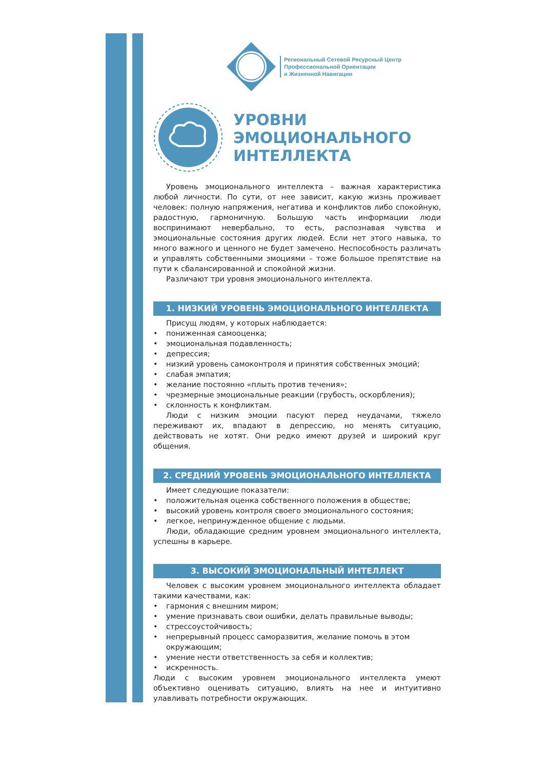Региональный Сетевой Ресурсный Центр
Профессиональной Ориентации
и Жизненной Навигации
УРОВНИ
ЭМОЦИОНАЛЬНОГО
ИНТЕЛЛЕКТА
Уровень эмоционального интеллекта – важная характеристика любой личности. По сути, от нее зависит, какую жизнь проживает человек: полную напряжения, негатива и конфликтов либо спокойную, радостную, гармоничную. Большую часть информации люди воспринимают невербально, то есть, распознавая чувства и эмоциональные состояния других людей. Если нет этого навыка, то много важного и ценного не будет замечено. Неспособность различать и управлять собственными эмоциями – тоже большое препятствие на пути к сбалансированной и спокойной жизни.
Различают три уровня эмоционального интеллекта.
1. НИЗКИЙ УРОВЕНЬ ЭМОЦИОНАЛЬНОГО ИНТЕЛЛЕКТА
Присущ людям, у которых наблюдается:
• пониженная самооценка;
• эмоциональная подавленность;
• депрессия;
• низкий уровень самоконтроля и принятия собственных эмоций;
• слабая эмпатия;
• желание постоянно «плыть против течения»;
• чрезмерные эмоциональные реакции (грубость, оскорбления);
• склонность к конфликтам.
Люди с низким эмоции пасуют перед неудачами, тяжело переживают их, впадают в депрессию, но менять ситуацию, действовать не хотят. Они редко имеют друзей и широкий круг общения.
2. СРЕДНИЙ УРОВЕНЬ ЭМОЦИОНАЛЬНОГО ИНТЕЛЛЕКТА
Имеет следующие показатели:
• положительная оценка собственного положения в обществе;
• высокий уровень контроля своего эмоционального состояния;
• легкое, непринужденное общение с людьми.
Люди, обладающие средним уровнем эмоционального интеллекта, успешны в карьере.
3. ВЫСОКИЙ ЭМОЦИОНАЛЬНЫЙ ИНТЕЛЛЕКТ
Человек с высоким уровнем эмоционального интеллекта обладает такими качествами, как:
• гармония с внешним миром;
• умение признавать свои ошибки, делать правильные выводы;
• стрессоустойчивость;
• непрерывный процесс саморазвития, желание помочь в этом окружающим;
• умение нести ответственность за себя и коллектив;
• искренность.
Люди с высоким уровнем эмоционального интеллекта умеют объективно оценивать ситуацию, влиять на нее и интуитивно улавливать потребности окружающих.